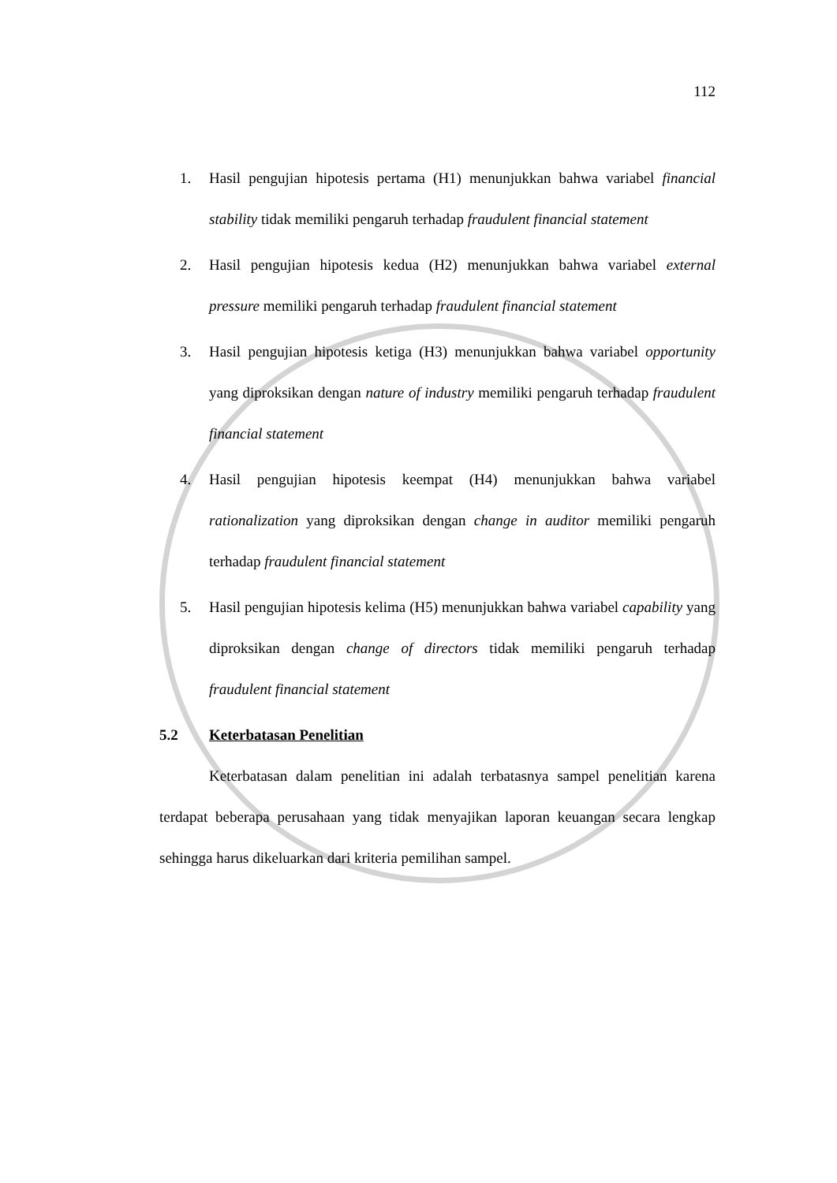112
1. Hasil pengujian hipotesis pertama (H1) menunjukkan bahwa variabel financial stability tidak memiliki pengaruh terhadap fraudulent financial statement
2. Hasil pengujian hipotesis kedua (H2) menunjukkan bahwa variabel external pressure memiliki pengaruh terhadap fraudulent financial statement
3. Hasil pengujian hipotesis ketiga (H3) menunjukkan bahwa variabel opportunity yang diproksikan dengan nature of industry memiliki pengaruh terhadap fraudulent financial statement
4. Hasil pengujian hipotesis keempat (H4) menunjukkan bahwa variabel rationalization yang diproksikan dengan change in auditor memiliki pengaruh terhadap fraudulent financial statement
5. Hasil pengujian hipotesis kelima (H5) menunjukkan bahwa variabel capability yang diproksikan dengan change of directors tidak memiliki pengaruh terhadap fraudulent financial statement
5.2 Keterbatasan Penelitian
Keterbatasan dalam penelitian ini adalah terbatasnya sampel penelitian karena terdapat beberapa perusahaan yang tidak menyajikan laporan keuangan secara lengkap sehingga harus dikeluarkan dari kriteria pemilihan sampel.